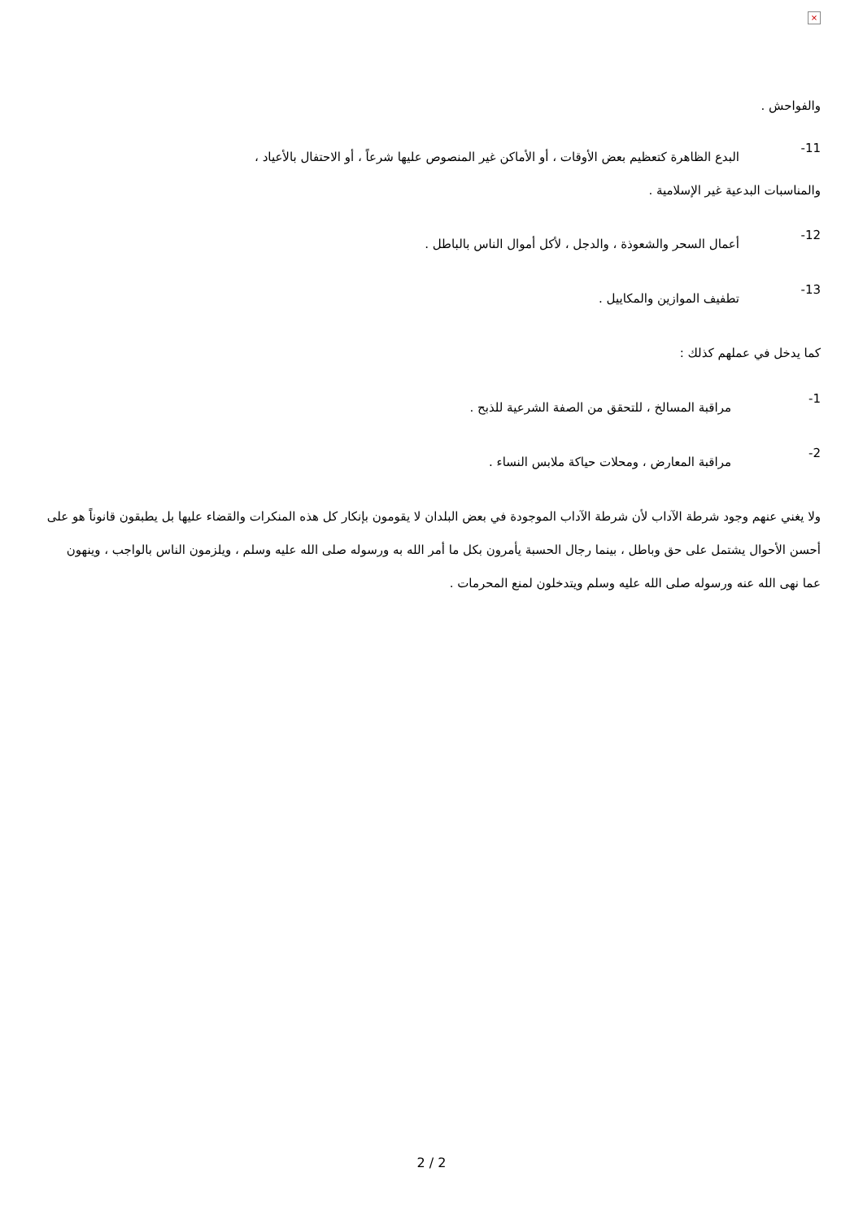×
والفواحش .
11-
البدع الظاهرة كتعظيم بعض الأوقات ، أو الأماكن غير المنصوص عليها شرعاً ، أو الاحتفال بالأعياد ،
والمناسبات البدعية غير الإسلامية .
12-
أعمال السحر والشعوذة ، والدجل ، لأكل أموال الناس بالباطل .
13-
تطفيف الموازين والمكاييل .
كما يدخل في عملهم كذلك :
1-
مراقبة المسالخ ، للتحقق من الصفة الشرعية للذبح .
2-
مراقبة المعارض ، ومحلات حياكة ملابس النساء .
ولا يغني عنهم وجود شرطة الآداب لأن شرطة الآداب الموجودة في بعض البلدان لا يقومون بإنكار كل هذه المنكرات والقضاء عليها بل يطبقون قانوناً هو على أحسن الأحوال يشتمل على حق وباطل ، بينما رجال الحسبة يأمرون بكل ما أمر الله به ورسوله صلى الله عليه وسلم ، ويلزمون الناس بالواجب ، وينهون عما نهى الله عنه ورسوله صلى الله عليه وسلم ويتدخلون لمنع المحرمات .
2 / 2